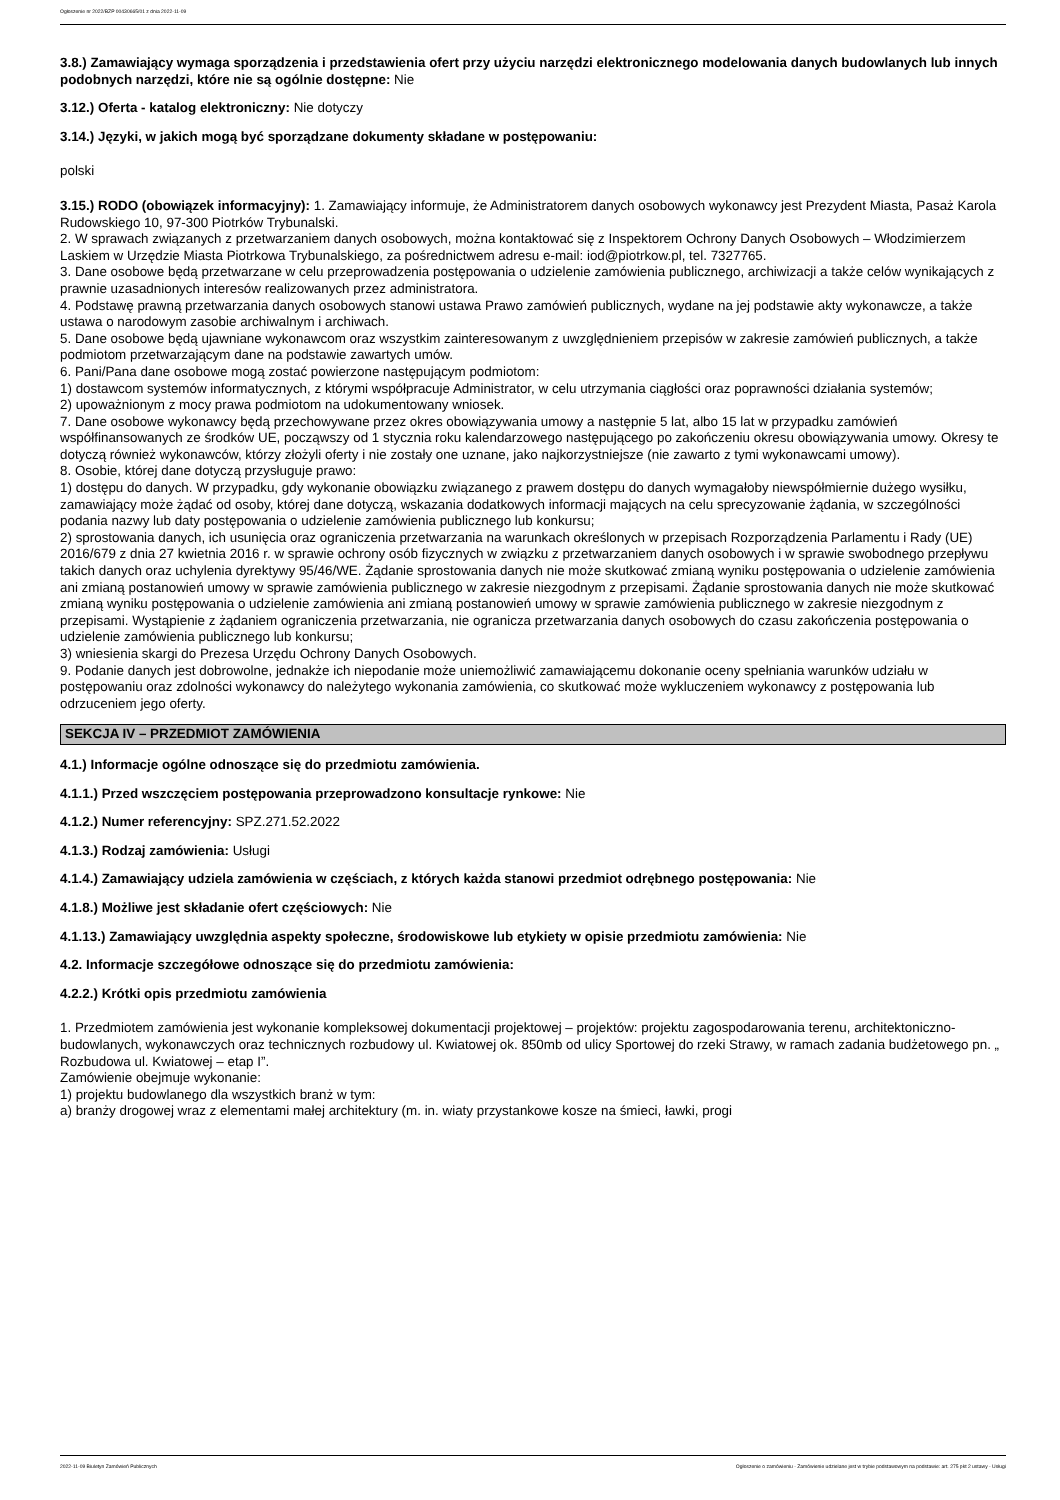Ogłoszenie nr 2022/BZP 00430665/01 z dnia 2022-11-09
3.8.) Zamawiający wymaga sporządzenia i przedstawienia ofert przy użyciu narzędzi elektronicznego modelowania danych budowlanych lub innych podobnych narzędzi, które nie są ogólnie dostępne: Nie
3.12.) Oferta - katalog elektroniczny: Nie dotyczy
3.14.) Języki, w jakich mogą być sporządzane dokumenty składane w postępowaniu:
polski
3.15.) RODO (obowiązek informacyjny): 1. Zamawiający informuje, że Administratorem danych osobowych wykonawcy jest Prezydent Miasta, Pasaż Karola Rudowskiego 10, 97-300 Piotrków Trybunalski.
2. W sprawach związanych z przetwarzaniem danych osobowych, można kontaktować się z Inspektorem Ochrony Danych Osobowych – Włodzimierzem Laskiem w Urzędzie Miasta Piotrkowa Trybunalskiego, za pośrednictwem adresu e-mail: iod@piotrkow.pl, tel. 7327765.
3. Dane osobowe będą przetwarzane w celu przeprowadzenia postępowania o udzielenie zamówienia publicznego, archiwizacji a także celów wynikających z prawnie uzasadnionych interesów realizowanych przez administratora.
4. Podstawę prawną przetwarzania danych osobowych stanowi ustawa Prawo zamówień publicznych, wydane na jej podstawie akty wykonawcze, a także ustawa o narodowym zasobie archiwalnym i archiwach.
5. Dane osobowe będą ujawniane wykonawcom oraz wszystkim zainteresowanym z uwzględnieniem przepisów w zakresie zamówień publicznych, a także podmiotom przetwarzającym dane na podstawie zawartych umów.
6. Pani/Pana dane osobowe mogą zostać powierzone następującym podmiotom:
1) dostawcom systemów informatycznych, z którymi współpracuje Administrator, w celu utrzymania ciągłości oraz poprawności działania systemów;
2) upoważnionym z mocy prawa podmiotom na udokumentowany wniosek.
7. Dane osobowe wykonawcy będą przechowywane przez okres obowiązywania umowy a następnie 5 lat, albo 15 lat w przypadku zamówień współfinansowanych ze środków UE, począwszy od 1 stycznia roku kalendarzowego następującego po zakończeniu okresu obowiązywania umowy. Okresy te dotyczą również wykonawców, którzy złożyli oferty i nie zostały one uznane, jako najkorzystniejsze (nie zawarto z tymi wykonawcami umowy).
8. Osobie, której dane dotyczą przysługuje prawo:
1) dostępu do danych. W przypadku, gdy wykonanie obowiązku związanego z prawem dostępu do danych wymagałoby niewspółmiernie dużego wysiłku, zamawiający może żądać od osoby, której dane dotyczą, wskazania dodatkowych informacji mających na celu sprecyzowanie żądania, w szczególności podania nazwy lub daty postępowania o udzielenie zamówienia publicznego lub konkursu;
2) sprostowania danych, ich usunięcia oraz ograniczenia przetwarzania na warunkach określonych w przepisach Rozporządzenia Parlamentu i Rady (UE) 2016/679 z dnia 27 kwietnia 2016 r. w sprawie ochrony osób fizycznych w związku z przetwarzaniem danych osobowych i w sprawie swobodnego przepływu takich danych oraz uchylenia dyrektywy 95/46/WE. Żądanie sprostowania danych nie może skutkować zmianą wyniku postępowania o udzielenie zamówienia ani zmianą postanowień umowy w sprawie zamówienia publicznego w zakresie niezgodnym z przepisami. Żądanie sprostowania danych nie może skutkować zmianą wyniku postępowania o udzielenie zamówienia ani zmianą postanowień umowy w sprawie zamówienia publicznego w zakresie niezgodnym z przepisami. Wystąpienie z żądaniem ograniczenia przetwarzania, nie ogranicza przetwarzania danych osobowych do czasu zakończenia postępowania o udzielenie zamówienia publicznego lub konkursu;
3) wniesienia skargi do Prezesa Urzędu Ochrony Danych Osobowych.
9. Podanie danych jest dobrowolne, jednakże ich niepodanie może uniemożliwić zamawiającemu dokonanie oceny spełniania warunków udziału w postępowaniu oraz zdolności wykonawcy do należytego wykonania zamówienia, co skutkować może wykluczeniem wykonawcy z postępowania lub odrzuceniem jego oferty.
SEKCJA IV – PRZEDMIOT ZAMÓWIENIA
4.1.) Informacje ogólne odnoszące się do przedmiotu zamówienia.
4.1.1.) Przed wszczęciem postępowania przeprowadzono konsultacje rynkowe: Nie
4.1.2.) Numer referencyjny: SPZ.271.52.2022
4.1.3.) Rodzaj zamówienia: Usługi
4.1.4.) Zamawiający udziela zamówienia w częściach, z których każda stanowi przedmiot odrębnego postępowania: Nie
4.1.8.) Możliwe jest składanie ofert częściowych: Nie
4.1.13.) Zamawiający uwzględnia aspekty społeczne, środowiskowe lub etykiety w opisie przedmiotu zamówienia: Nie
4.2. Informacje szczegółowe odnoszące się do przedmiotu zamówienia:
4.2.2.) Krótki opis przedmiotu zamówienia
1. Przedmiotem zamówienia jest wykonanie kompleksowej dokumentacji projektowej – projektów: projektu zagospodarowania terenu, architektoniczno-budowlanych, wykonawczych oraz technicznych rozbudowy ul. Kwiatowej ok. 850mb od ulicy Sportowej do rzeki Strawy, w ramach zadania budżetowego pn. „ Rozbudowa ul. Kwiatowej – etap I”.
Zamówienie obejmuje wykonanie:
1) projektu budowlanego dla wszystkich branż w tym:
a) branży drogowej wraz z elementami małej architektury (m. in. wiaty przystankowe kosze na śmieci, ławki, progi
2022-11-09 Biuletyn Zamówień Publicznych Ogłoszenie o zamówieniu - Zamówienie udzielane jest w trybie podstawowym na podstawie: art. 275 pkt 2 ustawy - Usługi